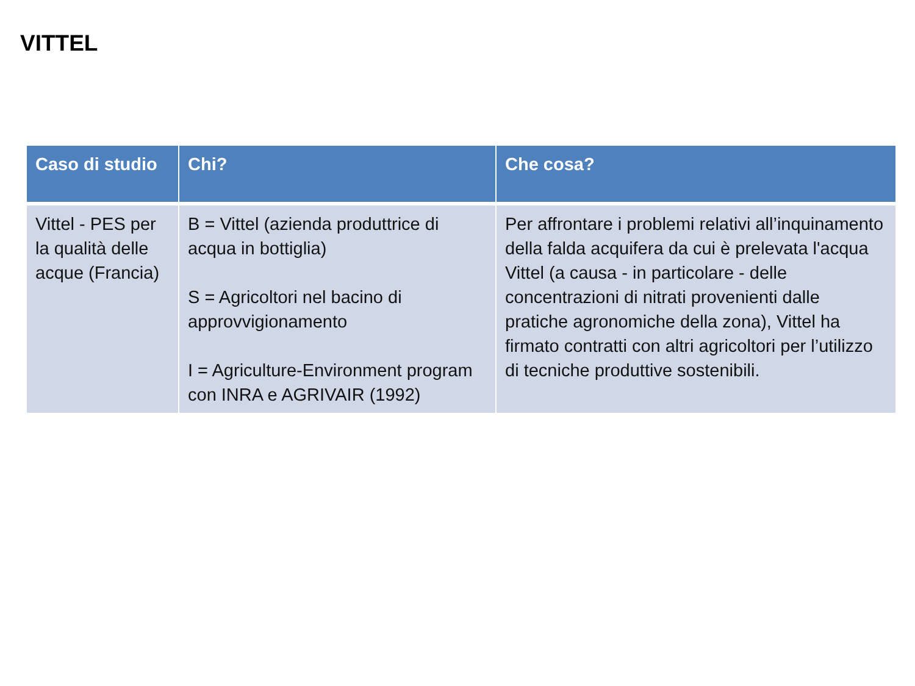VITTEL
| Caso di studio | Chi? | Che cosa? |
| --- | --- | --- |
| Vittel - PES per la qualità delle acque (Francia) | B = Vittel (azienda produttrice di acqua in bottiglia) S = Agricoltori nel bacino di approvvigionamento I = Agriculture-Environment program con INRA e AGRIVAIR (1992) | Per affrontare i problemi relativi all’inquinamento della falda acquifera da cui è prelevata l'acqua Vittel (a causa - in particolare - delle concentrazioni di nitrati provenienti dalle pratiche agronomiche della zona), Vittel ha firmato contratti con altri agricoltori per l’utilizzo di tecniche produttive sostenibili. |